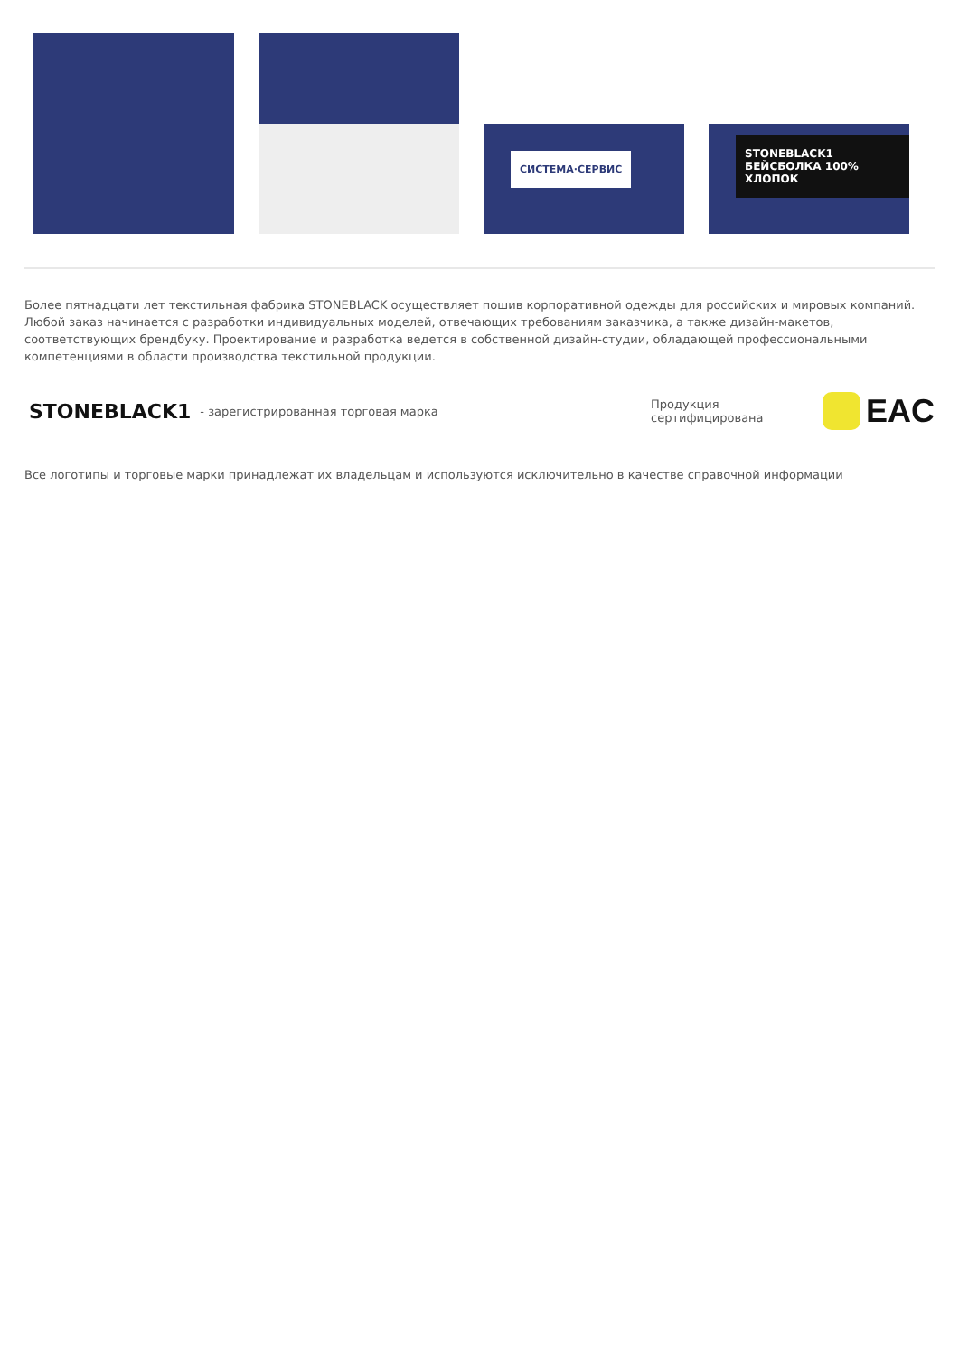СИСТЕМА·СЕРВИС
STONEBLACK1
БЕЙСБОЛКА 100% ХЛОПОК
Более пятнадцати лет текстильная фабрика STONEBLACK осуществляет пошив корпоративной одежды для российских и мировых компаний. Любой заказ начинается с разработки индивидуальных моделей, отвечающих требованиям заказчика, а также дизайн-макетов, соответствующих брендбуку. Проектирование и разработка ведется в собственной дизайн-студии, обладающей профессиональными компетенциями в области производства текстильной продукции.
STONEBLACK1 - зарегистрированная торговая марка
Продукция сертифицирована
EAC
Все логотипы и торговые марки принадлежат их владельцам и используются исключительно в качестве справочной информации